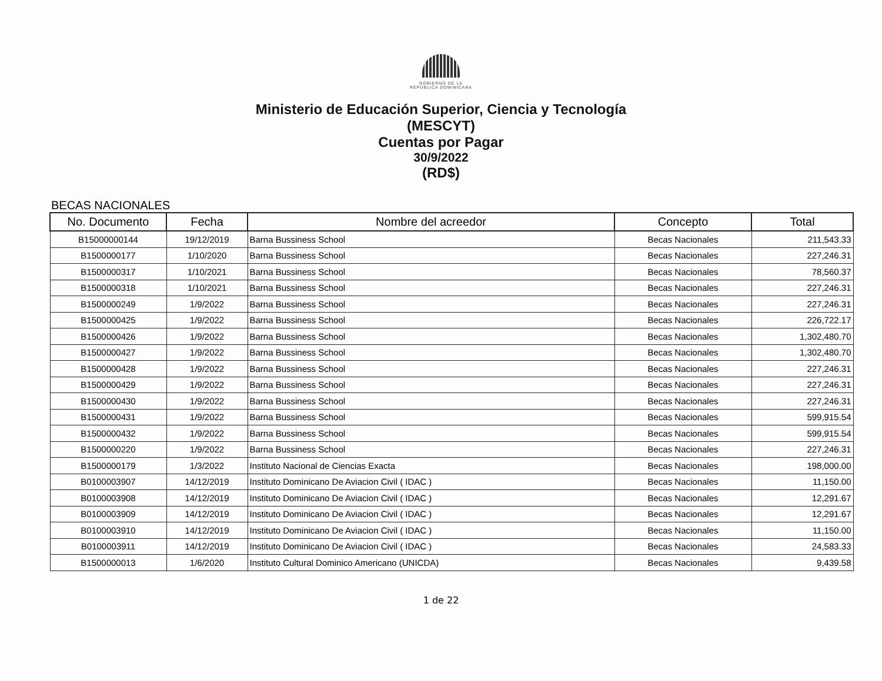GOBIERNO DE LA
REPÚBLICA DOMINICANA
Ministerio de Educación Superior, Ciencia y Tecnología
(MESCYT)
Cuentas por Pagar
30/9/2022
(RD$)
BECAS NACIONALES
| No. Documento | Fecha | Nombre del acreedor | Concepto | Total |
| --- | --- | --- | --- | --- |
| B15000000144 | 19/12/2019 | Barna Bussiness School | Becas Nacionales | 211,543.33 |
| B1500000177 | 1/10/2020 | Barna Bussiness School | Becas Nacionales | 227,246.31 |
| B1500000317 | 1/10/2021 | Barna Bussiness School | Becas Nacionales | 78,560.37 |
| B1500000318 | 1/10/2021 | Barna Bussiness School | Becas Nacionales | 227,246.31 |
| B1500000249 | 1/9/2022 | Barna Bussiness School | Becas Nacionales | 227,246.31 |
| B1500000425 | 1/9/2022 | Barna Bussiness School | Becas Nacionales | 226,722.17 |
| B1500000426 | 1/9/2022 | Barna Bussiness School | Becas Nacionales | 1,302,480.70 |
| B1500000427 | 1/9/2022 | Barna Bussiness School | Becas Nacionales | 1,302,480.70 |
| B1500000428 | 1/9/2022 | Barna Bussiness School | Becas Nacionales | 227,246.31 |
| B1500000429 | 1/9/2022 | Barna Bussiness School | Becas Nacionales | 227,246.31 |
| B1500000430 | 1/9/2022 | Barna Bussiness School | Becas Nacionales | 227,246.31 |
| B1500000431 | 1/9/2022 | Barna Bussiness School | Becas Nacionales | 599,915.54 |
| B1500000432 | 1/9/2022 | Barna Bussiness School | Becas Nacionales | 599,915.54 |
| B1500000220 | 1/9/2022 | Barna Bussiness School | Becas Nacionales | 227,246.31 |
| B1500000179 | 1/3/2022 | Instituto Nacional de Ciencias Exacta | Becas Nacionales | 198,000.00 |
| B0100003907 | 14/12/2019 | Instituto Dominicano De Aviacion Civil ( IDAC ) | Becas Nacionales | 11,150.00 |
| B0100003908 | 14/12/2019 | Instituto Dominicano De Aviacion Civil ( IDAC ) | Becas Nacionales | 12,291.67 |
| B0100003909 | 14/12/2019 | Instituto Dominicano De Aviacion Civil ( IDAC ) | Becas Nacionales | 12,291.67 |
| B0100003910 | 14/12/2019 | Instituto Dominicano De Aviacion Civil ( IDAC ) | Becas Nacionales | 11,150.00 |
| B0100003911 | 14/12/2019 | Instituto Dominicano De Aviacion Civil ( IDAC ) | Becas Nacionales | 24,583.33 |
| B1500000013 | 1/6/2020 | Instituto Cultural Dominico Americano (UNICDA) | Becas Nacionales | 9,439.58 |
1 de 22